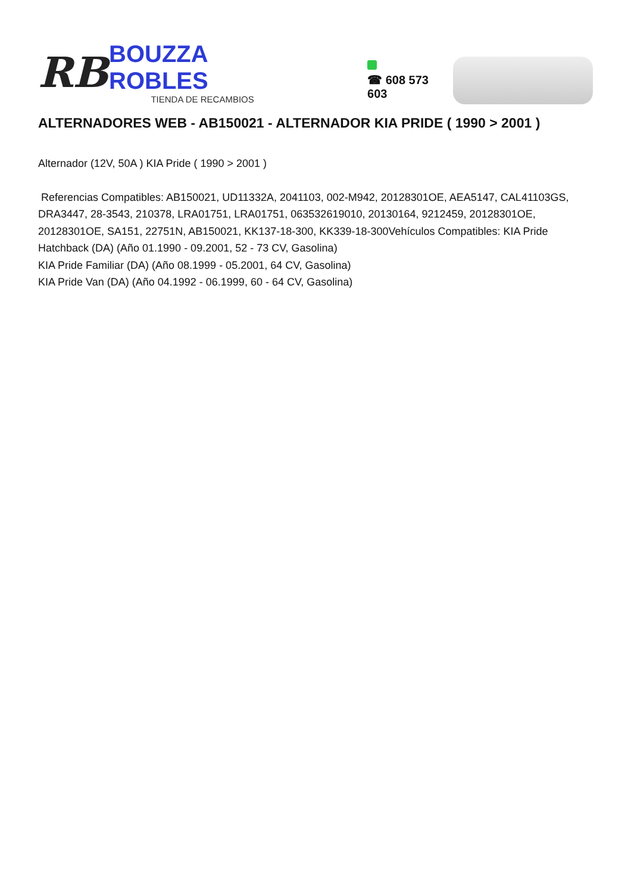RB
BOUZZA ROBLES
TIENDA DE RECAMBIOS
☎ 608 573 603
ALTERNADORES WEB - AB150021 - ALTERNADOR KIA PRIDE ( 1990 > 2001 )
Alternador (12V, 50A ) KIA Pride ( 1990 > 2001 )
Referencias Compatibles: AB150021, UD11332A, 2041103, 002-M942, 20128301OE, AEA5147, CAL41103GS, DRA3447, 28-3543, 210378, LRA01751, LRA01751, 063532619010, 20130164, 9212459, 20128301OE, 20128301OE, SA151, 22751N, AB150021, KK137-18-300, KK339-18-300Vehículos Compatibles: KIA Pride Hatchback (DA) (Año 01.1990 - 09.2001, 52 - 73 CV, Gasolina)
KIA Pride Familiar (DA) (Año 08.1999 - 05.2001, 64 CV, Gasolina)
KIA Pride Van (DA) (Año 04.1992 - 06.1999, 60 - 64 CV, Gasolina)